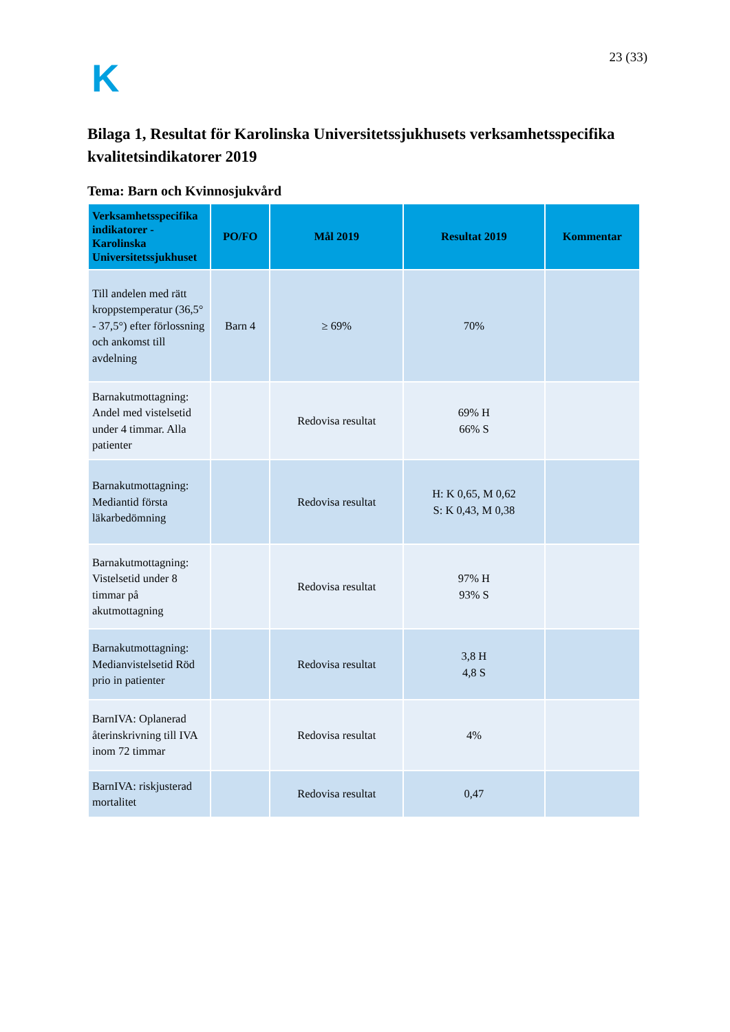K
23 (33)
Bilaga 1, Resultat för Karolinska Universitetssjukhusets verksamhetsspecifika kvalitetsindikatorer 2019
Tema: Barn och Kvinnosjukvård
| Verksamhetsspecifika indikatorer - Karolinska Universitetssjukhuset | PO/FO | Mål 2019 | Resultat 2019 | Kommentar |
| --- | --- | --- | --- | --- |
| Till andelen med rätt kroppstemperatur (36,5° - 37,5°) efter förlossning och ankomst till avdelning | Barn 4 | ≥ 69% | 70% | |
| Barnakutmottagning: Andel med vistelsetid under 4 timmar. Alla patienter | | Redovisa resultat | 69% H 66% S | |
| Barnakutmottagning: Mediantid första läkarbedömning | | Redovisa resultat | H: K 0,65, M 0,62 S: K 0,43, M 0,38 | |
| Barnakutmottagning: Vistelsetid under 8 timmar på akutmottagning | | Redovisa resultat | 97% H 93% S | |
| Barnakutmottagning: Medianvistelsetid Röd prio in patienter | | Redovisa resultat | 3,8 H 4,8 S | |
| BarnIVA: Oplanerad återinskrivning till IVA inom 72 timmar | | Redovisa resultat | 4% | |
| BarnIVA: riskjusterad mortalitet | | Redovisa resultat | 0,47 | |